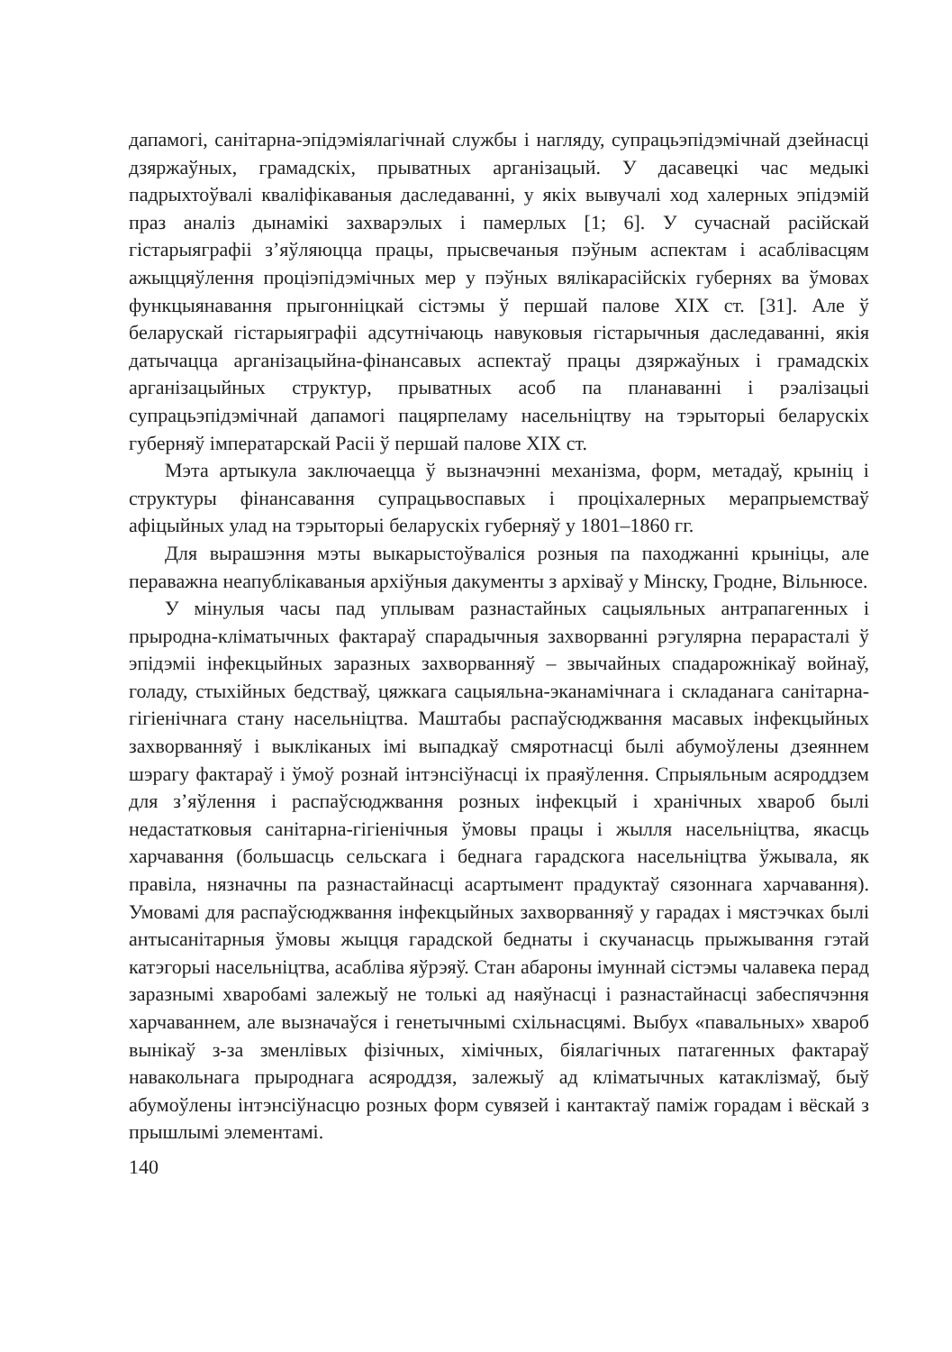дапамогі, санітарна-эпідэміялагічнай службы і нагляду, супрацьэпідэмічнай дзейнасці дзяржаўных, грамадскіх, прыватных арганізацый. У дасавецкі час медыкі падрыхтоўвалі кваліфікаваныя даследаванні, у якіх вывучалі ход халерных эпідэмій праз аналіз дынамікі захварэлых і памерлых [1; 6]. У сучаснай расійскай гістарыяграфіі з’яўляюцца працы, прысвечаныя пэўным аспектам і асаблівасцям ажыццяўлення проціэпідэмічных мер у пэўных вялікарасійскіх губернях ва ўмовах функцыянавання прыгонніцкай сістэмы ў першай палове XIX ст. [31]. Але ў беларускай гістарыяграфіі адсутнічаюць навуковыя гістарычныя даследаванні, якія датычацца арганізацыйна-фінансавых аспектаў працы дзяржаўных і грамадскіх арганізацыйных структур, прыватных асоб па планаванні і рэалізацыі супрацьэпідэмічнай дапамогі пацярпеламу насельніцтву на тэрыторыі беларускіх губерняў імператарскай Расіі ў першай палове XIX ст.
Мэта артыкула заключаецца ў вызначэнні механізма, форм, метадаў, крыніц і структуры фінансавання супрацьвоспавых і проціхалерных мерапрыемстваў афіцыйных улад на тэрыторыі беларускіх губерняў у 1801–1860 гг.
Для вырашэння мэты выкарыстоўваліся розныя па паходжанні крыніцы, але пераважна неапублікаваныя архіўныя дакументы з архіваў у Мінску, Гродне, Вільнюсе.
У мінулыя часы пад уплывам разнастайных сацыяльных антрапагенных і прыродна-кліматычных фактараў спарадычныя захворванні рэгулярна перарасталі ў эпідэміі інфекцыйных заразных захворванняў – звычайных спадарожнікаў войнаў, голаду, стыхійных бедстваў, цяжкага сацыяльна-эканамічнага і складанага санітарна-гігіенічнага стану насельніцтва. Маштабы распаўсюджвання масавых інфекцыйных захворванняў і выкліканых імі выпадкаў смяротнасці былі абумоўлены дзеяннем шэрагу фактараў і ўмоў рознай інтэнсіўнасці іх праяўлення. Спрыяльным асяроддзем для з’яўлення і распаўсюджвання розных інфекцый і хранічных хвароб былі недастатковыя санітарна-гігіенічныя ўмовы працы і жылля насельніцтва, якасць харчавання (большасць сельскага і беднага гарадскога насельніцтва ўжывала, як правіла, нязначны па разнастайнасці асартымент прадуктаў сязоннага харчавання). Умовамі для распаўсюджвання інфекцыйных захворванняў у гарадах і мястэчках былі антысанітарныя ўмовы жыцця гарадской беднаты і скучанасць прыжывання гэтай катэгорыі насельніцтва, асабліва яўрэяў. Стан абароны імуннай сістэмы чалавека перад заразнымі хваробамі залежыў не толькі ад наяўнасці і разнастайнасці забеспячэння харчаваннем, але вызначаўся і генетычнымі схільнасцямі. Выбух «павальных» хвароб вынікаў з-за зменлівых фізічных, хімічных, біялагічных патагенных фактараў навакольнага прыроднага асяроддзя, залежыў ад кліматычных катаклізмаў, быў абумоўлены інтэнсіўнасцю розных форм сувязей і кантактаў паміж горадам і вёскай з прышлымі элементамі.
140